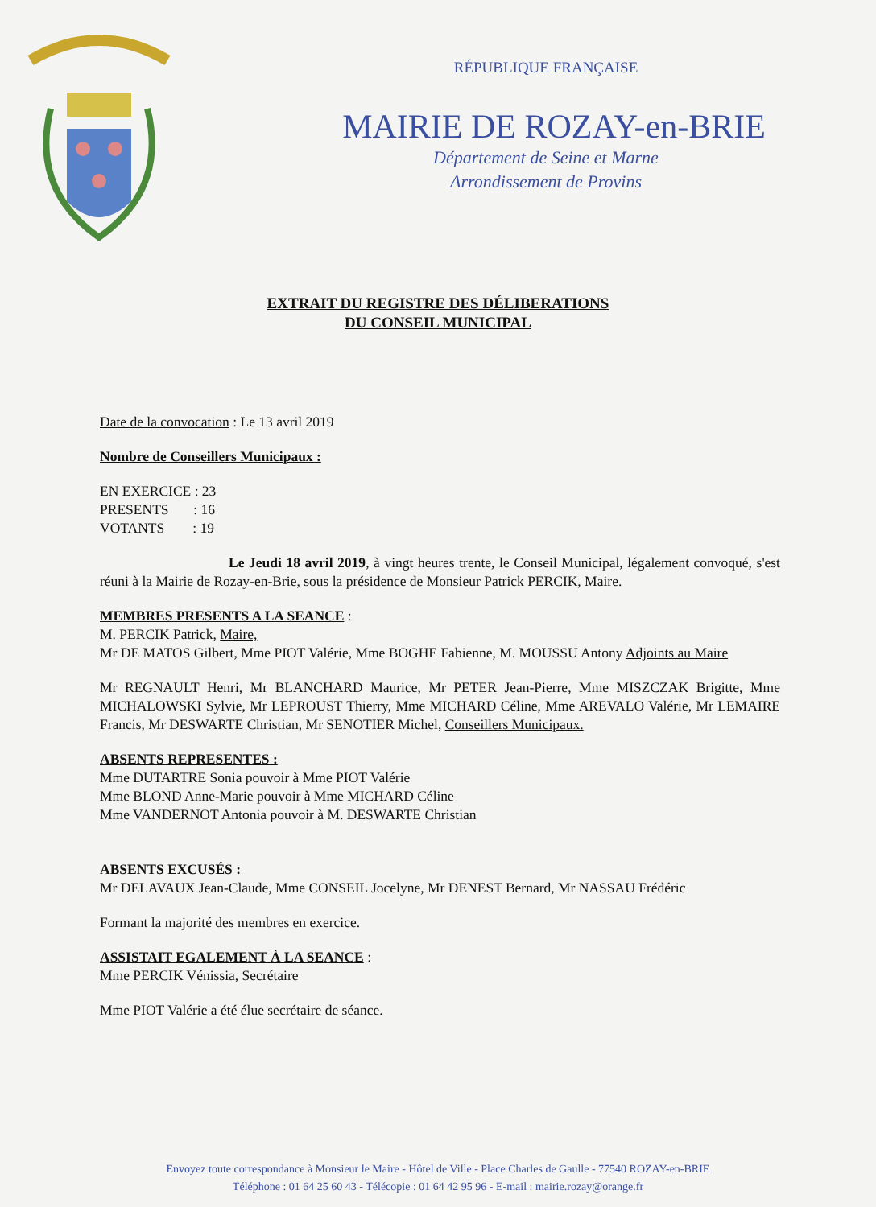RÉPUBLIQUE FRANÇAISE
MAIRIE DE ROZAY-en-BRIE
Département de Seine et Marne
Arrondissement de Provins
EXTRAIT DU REGISTRE DES DÉLIBERATIONS
DU CONSEIL MUNICIPAL
Date de la convocation : Le 13 avril 2019
Nombre de Conseillers Municipaux :
EN EXERCICE : 23
PRESENTS : 16
VOTANTS : 19
Le Jeudi 18 avril 2019, à vingt heures trente, le Conseil Municipal, légalement convoqué, s'est réuni à la Mairie de Rozay-en-Brie, sous la présidence de Monsieur Patrick PERCIK, Maire.
MEMBRES PRESENTS A LA SEANCE :
M. PERCIK Patrick, Maire,
Mr DE MATOS Gilbert, Mme PIOT Valérie, Mme BOGHE Fabienne, M. MOUSSU Antony Adjoints au Maire
Mr REGNAULT Henri, Mr BLANCHARD Maurice, Mr PETER Jean-Pierre, Mme MISZCZAK Brigitte, Mme MICHALOWSKI Sylvie, Mr LEPROUST Thierry, Mme MICHARD Céline, Mme AREVALO Valérie, Mr LEMAIRE Francis, Mr DESWARTE Christian, Mr SENOTIER Michel, Conseillers Municipaux.
ABSENTS REPRESENTES :
Mme DUTARTRE Sonia pouvoir à Mme PIOT Valérie
Mme BLOND Anne-Marie pouvoir à Mme MICHARD Céline
Mme VANDERNOT Antonia pouvoir à M. DESWARTE Christian
ABSENTS EXCUSÉS :
Mr DELAVAUX Jean-Claude, Mme CONSEIL Jocelyne, Mr DENEST Bernard, Mr NASSAU Frédéric
Formant la majorité des membres en exercice.
ASSISTAIT EGALEMENT À LA SEANCE :
Mme PERCIK Vénissia, Secrétaire
Mme PIOT Valérie a été élue secrétaire de séance.
Envoyez toute correspondance à Monsieur le Maire - Hôtel de Ville - Place Charles de Gaulle - 77540 ROZAY-en-BRIE
Téléphone : 01 64 25 60 43 - Télécopie : 01 64 42 95 96 - E-mail : mairie.rozay@orange.fr